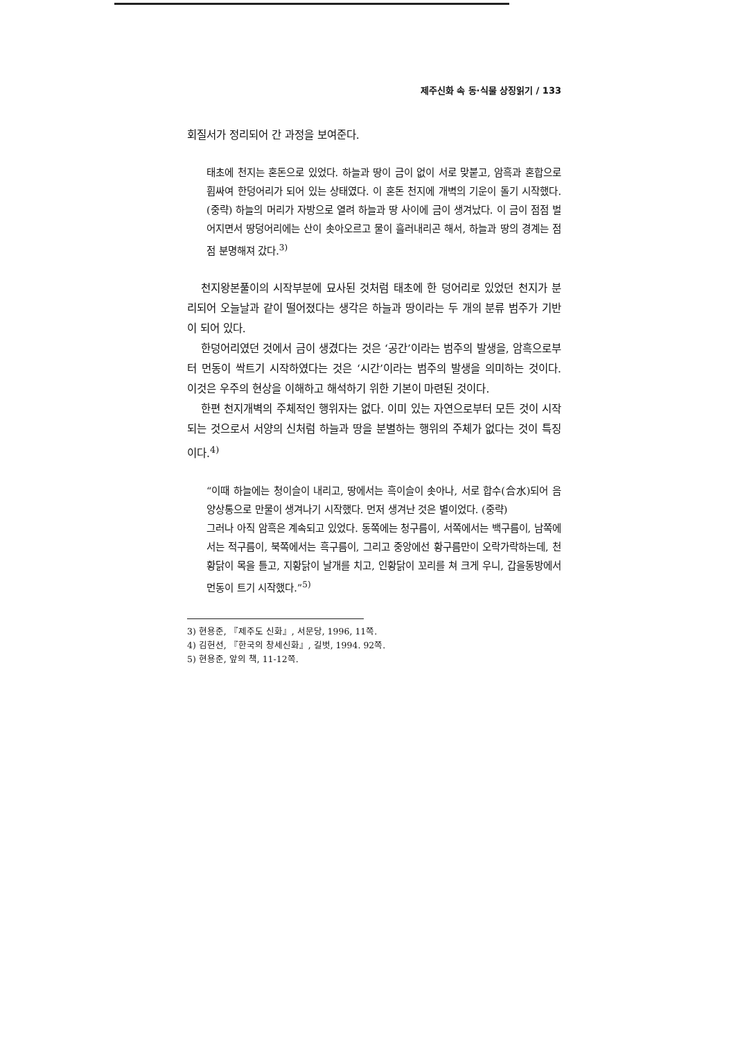제주신화 속 동·식물 상징읽기 / 133
회질서가 정리되어 간 과정을 보여준다.
태초에 천지는 혼돈으로 있었다. 하늘과 땅이 금이 없이 서로 맞붙고, 암흑과 혼합으로 휩싸여 한덩어리가 되어 있는 상태였다. 이 혼돈 천지에 개벽의 기운이 돌기 시작했다. (중략) 하늘의 머리가 자방으로 열려 하늘과 땅 사이에 금이 생겨났다. 이 금이 점점 벌어지면서 땅덩어리에는 산이 솟아오르고 물이 흘러내리곤 해서, 하늘과 땅의 경계는 점점 분명해져 갔다.<sup>3)</sup>
천지왕본풀이의 시작부분에 묘사된 것처럼 태초에 한 덩어리로 있었던 천지가 분리되어 오늘날과 같이 떨어졌다는 생각은 하늘과 땅이라는 두 개의 분류 범주가 기반이 되어 있다.
한덩어리였던 것에서 금이 생겼다는 것은 ‘공간’이라는 범주의 발생을, 암흑으로부터 먼동이 싹트기 시작하였다는 것은 ‘시간’이라는 범주의 발생을 의미하는 것이다. 이것은 우주의 현상을 이해하고 해석하기 위한 기본이 마련된 것이다.
한편 천지개벽의 주체적인 행위자는 없다. 이미 있는 자연으로부터 모든 것이 시작되는 것으로서 서양의 신처럼 하늘과 땅을 분별하는 행위의 주체가 없다는 것이 특징이다.<sup>4)</sup>
“이때 하늘에는 청이슬이 내리고, 땅에서는 흑이슬이 솟아나, 서로 합수(合水)되어 음양상통으로 만물이 생겨나기 시작했다. 먼저 생겨난 것은 별이었다. (중략)
그러나 아직 암흑은 계속되고 있었다. 동쪽에는 청구름이, 서쪽에서는 백구름이, 남쪽에서는 적구름이, 북쪽에서는 흑구름이, 그리고 중앙에선 황구름만이 오락가락하는데, 천황닭이 목을 틀고, 지황닭이 날개를 치고, 인황닭이 꼬리를 쳐 크게 우니, 갑을동방에서 먼동이 트기 시작했다.”<sup>5)</sup>
3) 현용준, 『제주도 신화』, 서문당, 1996, 11쪽.
4) 김헌선, 『한국의 창세신화』, 길벗, 1994. 92쪽.
5) 현용준, 앞의 책, 11-12쪽.